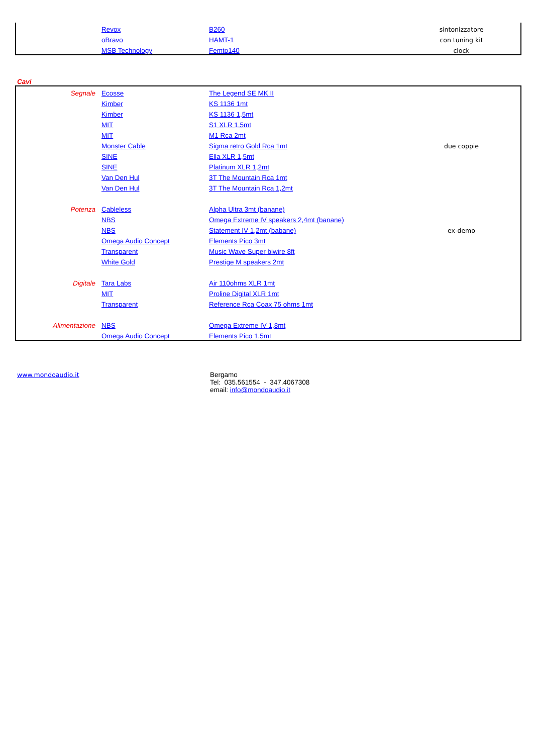| | Revox | B260 | sintonizzatore |
| | oBravo | HAMT-1 | con tuning kit |
| | MSB Technology | Femto140 | clock |
Cavi
| Segnale | Ecosse | The Legend SE MK II | |
| | Kimber | KS 1136 1mt | |
| | Kimber | KS 1136 1,5mt | |
| | MIT | S1 XLR 1,5mt | |
| | MIT | M1 Rca 2mt | |
| | Monster Cable | Sigma retro Gold Rca 1mt | due coppie |
| | SINE | Ella XLR 1,5mt | |
| | SINE | Platinum XLR 1,2mt | |
| | Van Den Hul | 3T The Mountain Rca 1mt | |
| | Van Den Hul | 3T The Mountain Rca 1,2mt | |
| Potenza | Cableless | Alpha Ultra 3mt (banane) | |
| | NBS | Omega Extreme IV speakers 2,4mt (banane) | |
| | NBS | Statement IV 1,2mt (babane) | ex-demo |
| | Omega Audio Concept | Elements Pico 3mt | |
| | Transparent | Music Wave Super biwire 8ft | |
| | White Gold | Prestige M speakers 2mt | |
| Digitale | Tara Labs | Air 110ohms XLR 1mt | |
| | MIT | Proline Digital XLR 1mt | |
| | Transparent | Reference Rca Coax 75 ohms 1mt | |
| Alimentazione | NBS | Omega Extreme IV 1,8mt | |
| | Omega Audio Concept | Elements Pico 1,5mt | |
www.mondoaudio.it Bergamo
Tel: 035.561554 - 347.4067308
email: info@mondoaudio.it